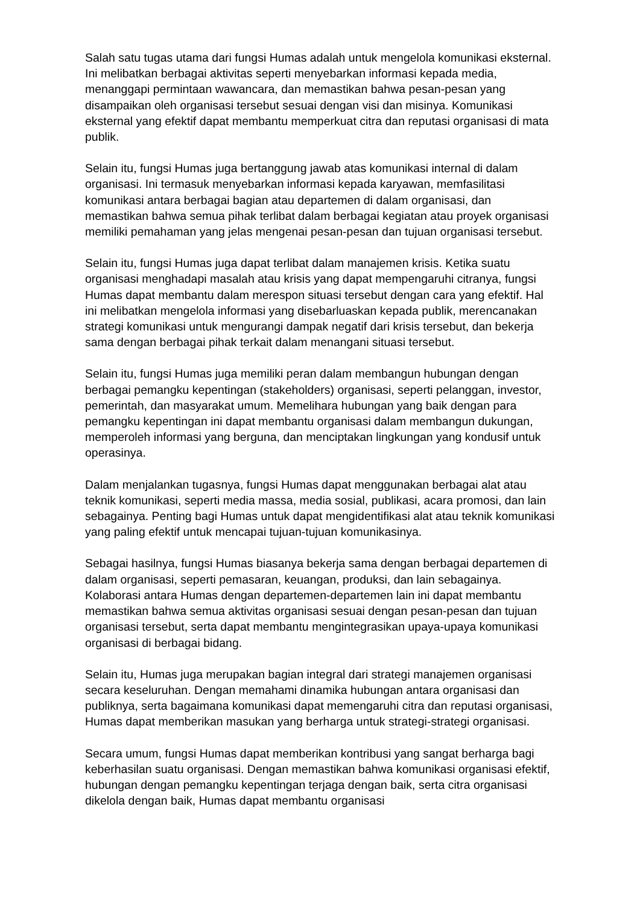Salah satu tugas utama dari fungsi Humas adalah untuk mengelola komunikasi eksternal. Ini melibatkan berbagai aktivitas seperti menyebarkan informasi kepada media, menanggapi permintaan wawancara, dan memastikan bahwa pesan-pesan yang disampaikan oleh organisasi tersebut sesuai dengan visi dan misinya. Komunikasi eksternal yang efektif dapat membantu memperkuat citra dan reputasi organisasi di mata publik.
Selain itu, fungsi Humas juga bertanggung jawab atas komunikasi internal di dalam organisasi. Ini termasuk menyebarkan informasi kepada karyawan, memfasilitasi komunikasi antara berbagai bagian atau departemen di dalam organisasi, dan memastikan bahwa semua pihak terlibat dalam berbagai kegiatan atau proyek organisasi memiliki pemahaman yang jelas mengenai pesan-pesan dan tujuan organisasi tersebut.
Selain itu, fungsi Humas juga dapat terlibat dalam manajemen krisis. Ketika suatu organisasi menghadapi masalah atau krisis yang dapat mempengaruhi citranya, fungsi Humas dapat membantu dalam merespon situasi tersebut dengan cara yang efektif. Hal ini melibatkan mengelola informasi yang disebarluaskan kepada publik, merencanakan strategi komunikasi untuk mengurangi dampak negatif dari krisis tersebut, dan bekerja sama dengan berbagai pihak terkait dalam menangani situasi tersebut.
Selain itu, fungsi Humas juga memiliki peran dalam membangun hubungan dengan berbagai pemangku kepentingan (stakeholders) organisasi, seperti pelanggan, investor, pemerintah, dan masyarakat umum. Memelihara hubungan yang baik dengan para pemangku kepentingan ini dapat membantu organisasi dalam membangun dukungan, memperoleh informasi yang berguna, dan menciptakan lingkungan yang kondusif untuk operasinya.
Dalam menjalankan tugasnya, fungsi Humas dapat menggunakan berbagai alat atau teknik komunikasi, seperti media massa, media sosial, publikasi, acara promosi, dan lain sebagainya. Penting bagi Humas untuk dapat mengidentifikasi alat atau teknik komunikasi yang paling efektif untuk mencapai tujuan-tujuan komunikasinya.
Sebagai hasilnya, fungsi Humas biasanya bekerja sama dengan berbagai departemen di dalam organisasi, seperti pemasaran, keuangan, produksi, dan lain sebagainya. Kolaborasi antara Humas dengan departemen-departemen lain ini dapat membantu memastikan bahwa semua aktivitas organisasi sesuai dengan pesan-pesan dan tujuan organisasi tersebut, serta dapat membantu mengintegrasikan upaya-upaya komunikasi organisasi di berbagai bidang.
Selain itu, Humas juga merupakan bagian integral dari strategi manajemen organisasi secara keseluruhan. Dengan memahami dinamika hubungan antara organisasi dan publiknya, serta bagaimana komunikasi dapat memengaruhi citra dan reputasi organisasi, Humas dapat memberikan masukan yang berharga untuk strategi-strategi organisasi.
Secara umum, fungsi Humas dapat memberikan kontribusi yang sangat berharga bagi keberhasilan suatu organisasi. Dengan memastikan bahwa komunikasi organisasi efektif, hubungan dengan pemangku kepentingan terjaga dengan baik, serta citra organisasi dikelola dengan baik, Humas dapat membantu organisasi